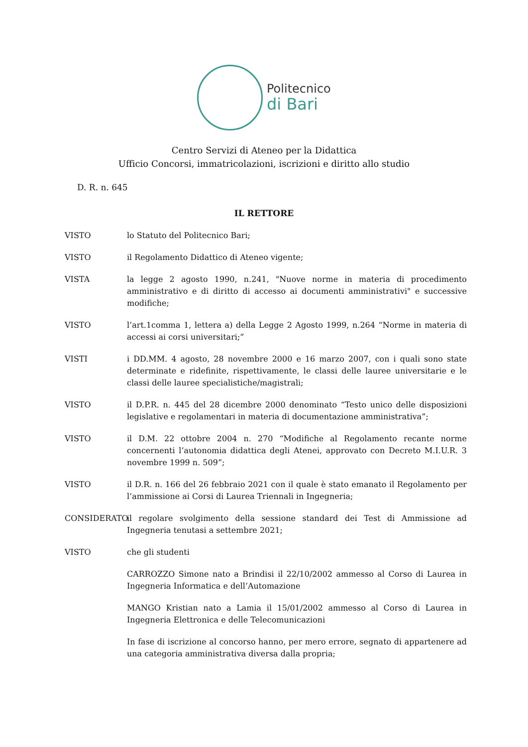Politecnico
di Bari
Centro Servizi di Ateneo per la Didattica
Ufficio Concorsi, immatricolazioni, iscrizioni e diritto allo studio
D. R. n. 645
IL RETTORE
VISTO lo Statuto del Politecnico Bari;
VISTO il Regolamento Didattico di Ateneo vigente;
VISTA la legge 2 agosto 1990, n.241, "Nuove norme in materia di procedimento amministrativo e di diritto di accesso ai documenti amministrativi" e successive modifiche;
VISTO l’art.1comma 1, lettera a) della Legge 2 Agosto 1999, n.264 “Norme in materia di accessi ai corsi universitari;”
VISTI i DD.MM. 4 agosto, 28 novembre 2000 e 16 marzo 2007, con i quali sono state determinate e ridefinite, rispettivamente, le classi delle lauree universitarie e le classi delle lauree specialistiche/magistrali;
VISTO il D.P.R. n. 445 del 28 dicembre 2000 denominato “Testo unico delle disposizioni legislative e regolamentari in materia di documentazione amministrativa”;
VISTO il D.M. 22 ottobre 2004 n. 270 “Modifiche al Regolamento recante norme concernenti l’autonomia didattica degli Atenei, approvato con Decreto M.I.U.R. 3 novembre 1999 n. 509”;
VISTO il D.R. n. 166 del 26 febbraio 2021 con il quale è stato emanato il Regolamento per l’ammissione ai Corsi di Laurea Triennali in Ingegneria;
CONSIDERATO il regolare svolgimento della sessione standard dei Test di Ammissione ad Ingegneria tenutasi a settembre 2021;
VISTO che gli studenti
CARROZZO Simone nato a Brindisi il 22/10/2002 ammesso al Corso di Laurea in Ingegneria Informatica e dell’Automazione
MANGO Kristian nato a Lamia il 15/01/2002 ammesso al Corso di Laurea in Ingegneria Elettronica e delle Telecomunicazioni
In fase di iscrizione al concorso hanno, per mero errore, segnato di appartenere ad una categoria amministrativa diversa dalla propria;